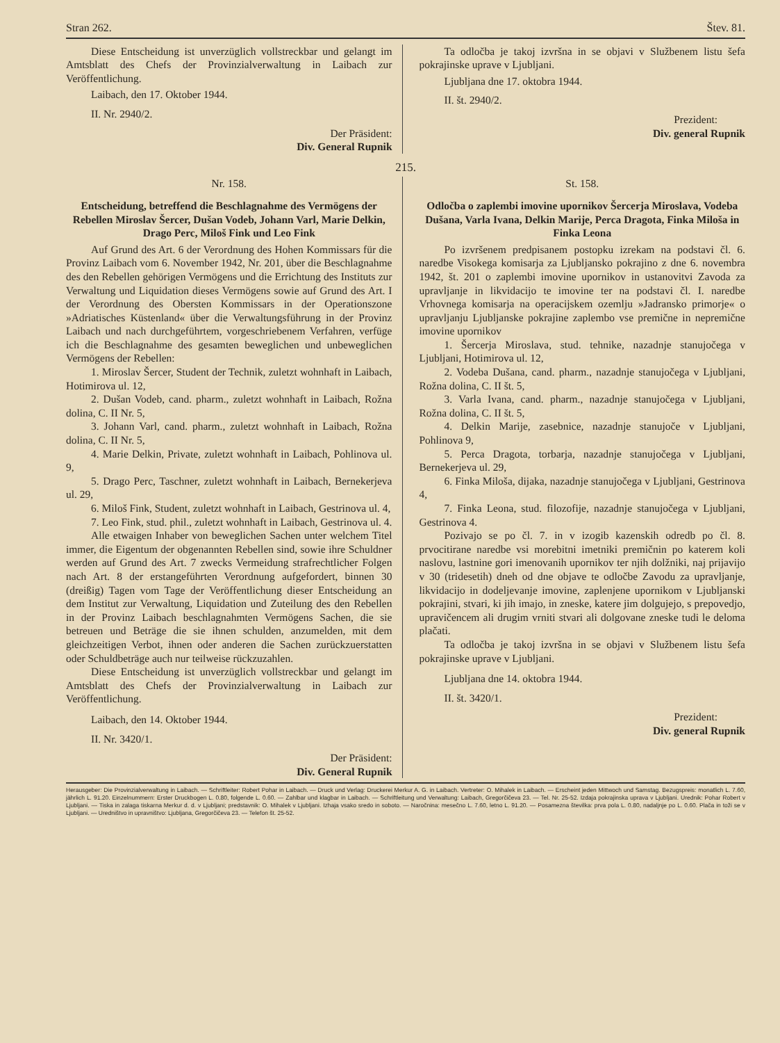Stran 262. Štev. 81.
Diese Entscheidung ist unverzüglich vollstreckbar und gelangt im Amtsblatt des Chefs der Provinzialverwaltung in Laibach zur Veröffentlichung.
Laibach, den 17. Oktober 1944.
II. Nr. 2940/2.
Der Präsident:
Div. General Rupnik
Ta odločba je takoj izvršna in se objavi v Službenem listu šefa pokrajinske uprave v Ljubljani.
Ljubljana dne 17. oktobra 1944.
II. št. 2940/2.
Prezident:
Div. general Rupnik
215.
Nr. 158.
Entscheidung, betreffend die Beschlagnahme des Vermögens der Rebellen Miroslav Šercer, Dušan Vodeb, Johann Varl, Marie Delkin, Drago Perc, Miloš Fink und Leo Fink
Auf Grund des Art. 6 der Verordnung des Hohen Kommissars für die Provinz Laibach vom 6. November 1942, Nr. 201, über die Beschlagnahme des den Rebellen gehörigen Vermögens und die Errichtung des Instituts zur Verwaltung und Liquidation dieses Vermögens sowie auf Grund des Art. I der Verordnung des Obersten Kommissars in der Operationszone »Adriatisches Küstenland« über die Verwaltungsführung in der Provinz Laibach und nach durchgeführtem, vorgeschriebenem Verfahren, verfüge ich die Beschlagnahme des gesamten beweglichen und unbeweglichen Vermögens der Rebellen:
1. Miroslav Šercer, Student der Technik, zuletzt wohnhaft in Laibach, Hotimirova ul. 12,
2. Dušan Vodeb, cand. pharm., zuletzt wohnhaft in Laibach, Rožna dolina, C. II Nr. 5,
3. Johann Varl, cand. pharm., zuletzt wohnhaft in Laibach, Rožna dolina, C. II Nr. 5,
4. Marie Delkin, Private, zuletzt wohnhaft in Laibach, Pohlinova ul. 9,
5. Drago Perc, Taschner, zuletzt wohnhaft in Laibach, Bernekerjeva ul. 29,
6. Miloš Fink, Student, zuletzt wohnhaft in Laibach, Gestrinova ul. 4,
7. Leo Fink, stud. phil., zuletzt wohnhaft in Laibach, Gestrinova ul. 4.
Alle etwaigen Inhaber von beweglichen Sachen unter welchem Titel immer, die Eigentum der obgenannten Rebellen sind, sowie ihre Schuldner werden auf Grund des Art. 7 zwecks Vermeidung strafrechtlicher Folgen nach Art. 8 der erstangeführten Verordnung aufgefordert, binnen 30 (dreißig) Tagen vom Tage der Veröffentlichung dieser Entscheidung an dem Institut zur Verwaltung, Liquidation und Zuteilung des den Rebellen in der Provinz Laibach beschlagnahmten Vermögens Sachen, die sie betreuen und Beträge die sie ihnen schulden, anzumelden, mit dem gleichzeitigen Verbot, ihnen oder anderen die Sachen zurückzuerstatten oder Schuldbeträge auch nur teilweise rückzuzahlen.
Diese Entscheidung ist unverzüglich vollstreckbar und gelangt im Amtsblatt des Chefs der Provinzialverwaltung in Laibach zur Veröffentlichung.
Laibach, den 14. Oktober 1944.
II. Nr. 3420/1.
Der Präsident:
Div. General Rupnik
St. 158.
Odločba o zaplembi imovine upornikov Šercerja Miroslava, Vodeba Dušana, Varla Ivana, Delkin Marije, Perca Dragota, Finka Miloša in Finka Leona
Po izvršenem predpisanem postopku izrekam na podstavi čl. 6. naredbe Visokega komisarja za Ljubljansko pokrajino z dne 6. novembra 1942, št. 201 o zaplembi imovine upornikov in ustanovitvi Zavoda za upravljanje in likvidacijo te imovine ter na podstavi čl. I. naredbe Vrhovnega komisarja na operacijskem ozemlju »Jadransko primorje« o upravljanju Ljubljanske pokrajine zaplembo vse premične in nepremične imovine upornikov
1. Šercerja Miroslava, stud. tehnike, nazadnje stanujočega v Ljubljani, Hotimirova ul. 12,
2. Vodeba Dušana, cand. pharm., nazadnje stanujočega v Ljubljani, Rožna dolina, C. II št. 5,
3. Varla Ivana, cand. pharm., nazadnje stanujočega v Ljubljani, Rožna dolina, C. II št. 5,
4. Delkin Marije, zasebnice, nazadnje stanujoče v Ljubljani, Pohlinova 9,
5. Perca Dragota, torbarja, nazadnje stanujočega v Ljubljani, Bernekerjeva ul. 29,
6. Finka Miloša, dijaka, nazadnje stanujočega v Ljubljani, Gestrinova 4,
7. Finka Leona, stud. filozofije, nazadnje stanujočega v Ljubljani, Gestrinova 4.
Pozivajo se po čl. 7. in v izogib kazenskih odredb po čl. 8. prvocitirane naredbe vsi morebitni imetniki premičnin po katerem koli naslovu, lastnine gori imenovanih upornikov ter njih dolžniki, naj prijavijo v 30 (tridesetih) dneh od dne objave te odločbe Zavodu za upravljanje, likvidacijo in dodeljevanje imovine, zaplenjene upornikom v Ljubljanski pokrajini, stvari, ki jih imajo, in zneske, katere jim dolgujejo, s prepovedjo, upravičencem ali drugim vrniti stvari ali dolgovane zneske tudi le deloma plačati.
Ta odločba je takoj izvršna in se objavi v Službenem listu šefa pokrajinske uprave v Ljubljani.
Ljubljana dne 14. oktobra 1944.
II. št. 3420/1.
Prezident:
Div. general Rupnik
Herausgeber: Die Provinzialverwaltung in Laibach. — Schriftleiter: Robert Pohar in Laibach. — Druck und Verlag: Druckerei Merkur A. G. in Laibach. Vertreter: O. Mihalek in Laibach. — Erscheint jeden Mittwoch und Samstag. Bezugspreis: monatlich L. 7.60, jährlich L. 91.20. Einzelnummern: Erster Druckbogen L. 0.80, folgende L. 0.60. — Zahlbar und klagbar in Laibach. — Schriftleitung und Verwaltung: Laibach, Gregorčičeva 23. — Tel. Nr. 25-52. Izdaja pokrajinska uprava v Ljubljani. Urednik: Pohar Robert v Ljubljani. — Tiska in zalaga tiskarna Merkur d. d. v Ljubljani; predstavnik: O. Mihalek v Ljubljani. Izhaja vsako sredo in soboto. — Naročnina: mesečno L. 7.60, letno L. 91.20. — Posamezna številka: prva pola L. 0.80, nadaljnje po L. 0.60. Plača in toži se v Ljubljani. — Uredništvo in upravništvo: Ljubljana, Gregorčičeva 23. — Telefon št. 25-52.